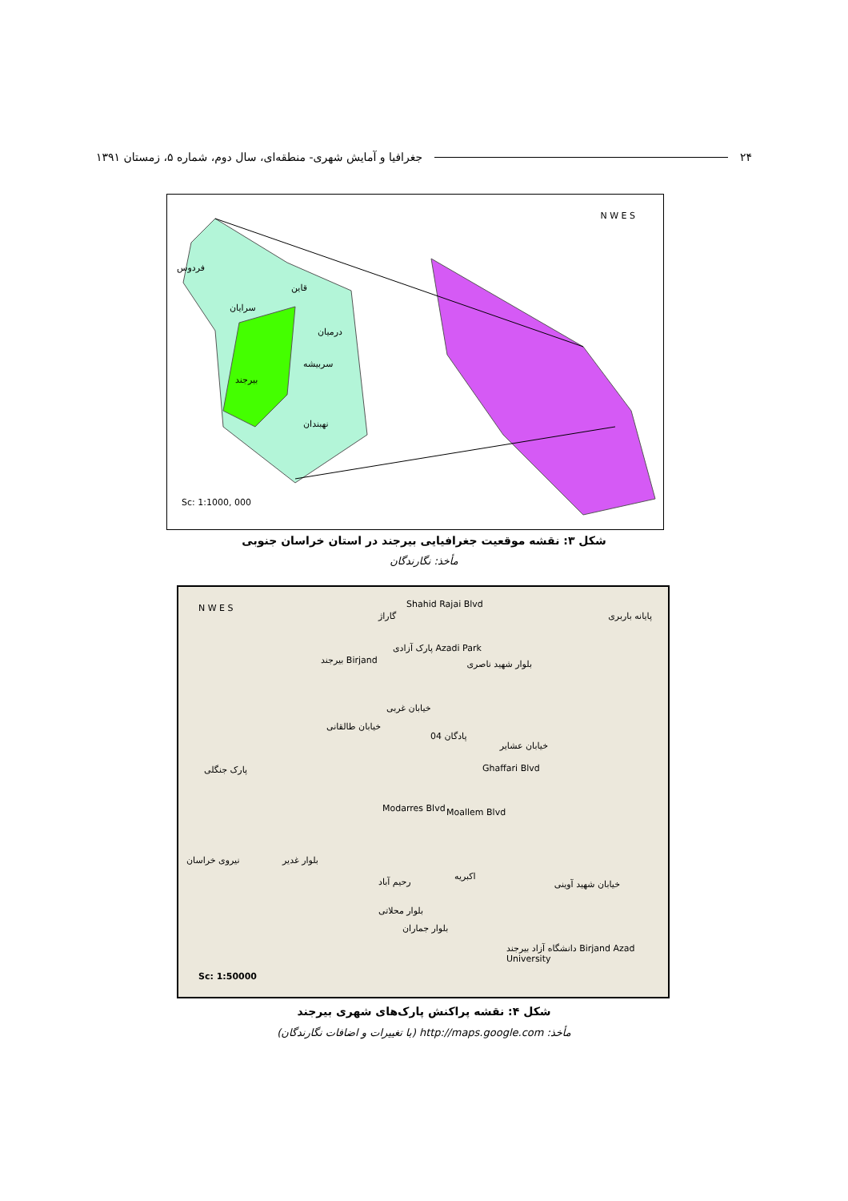۲۴ جغرافیا و آمایش شهری- منطقه‌ای، سال دوم، شماره ۵، زمستان ۱۳۹۱
N W E S
فردوس
قاین
سرایان
درمیان
سربیشه
بیرجند
نهبندان
Sc: 1:1000, 000
شکل ۳: نقشه موقعیت جغرافیایی بیرجند در استان خراسان جنوبی
مأخذ: نگارندگان
N W E S Shahid Rajai Blvd
گاراژ پایانه باربری
پارک آزادی Azadi Park
بیرجند Birjand بلوار شهید ناصری
خیابان غربی
خیابان طالقانی
پادگان 04
خیابان عشایر
پارک جنگلی
Modarres Blvd Moallem Blvd
Ghaffari Blvd
نیروی خراسان بلوار غدیر
اکبریه
رحیم آباد خیابان شهید آوینی
بلوار محلاتی
بلوار جماران
دانشگاه آزاد بیرجند Birjand Azad University
Sc: 1:50000
شکل ۴: نقشه پراکنش پارک‌های شهری بیرجند
مأخذ: http://maps.google.com (با تغییرات و اضافات نگارندگان)